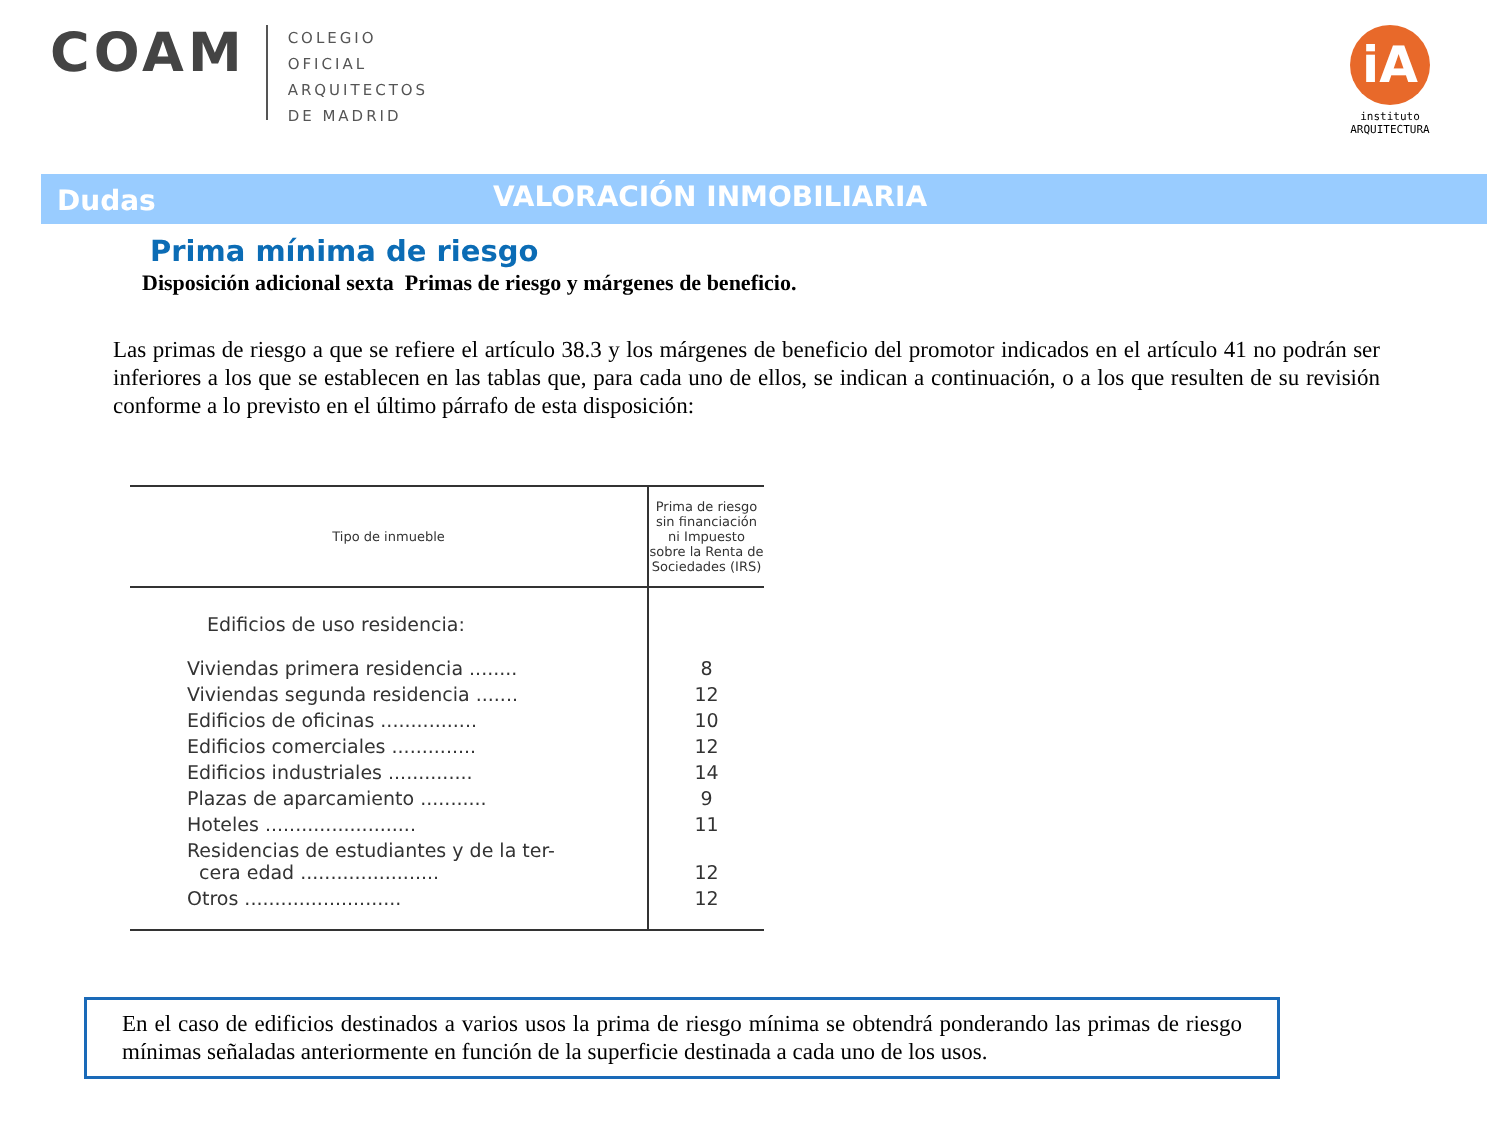COAM
COLEGIO
OFICIAL
ARQUITECTOS
DE MADRID
iA
instituto
ARQUITECTURA
Dudas
VALORACIÓN INMOBILIARIA
Prima mínima de riesgo
Disposición adicional sexta Primas de riesgo y márgenes de beneficio.
Las primas de riesgo a que se refiere el artículo 38.3 y los márgenes de beneficio del promotor indicados en el artículo 41 no podrán ser inferiores a los que se establecen en las tablas que, para cada uno de ellos, se indican a continuación, o a los que resulten de su revisión conforme a lo previsto en el último párrafo de esta disposición:
| Tipo de inmueble | Prima de riesgo sin financiación ni Impuesto sobre la Renta de Sociedades (IRS) |
| --- | --- |
| Edificios de uso residencia: | |
| Viviendas primera residencia ........ | 8 |
| Viviendas segunda residencia ....... | 12 |
| Edificios de oficinas ................ | 10 |
| Edificios comerciales .............. | 12 |
| Edificios industriales .............. | 14 |
| Plazas de aparcamiento ........... | 9 |
| Hoteles ......................... | 11 |
| Residencias de estudiantes y de la ter- cera edad ....................... | 12 |
| Otros .......................... | 12 |
En el caso de edificios destinados a varios usos la prima de riesgo mínima se obtendrá ponderando las primas de riesgo mínimas señaladas anteriormente en función de la superficie destinada a cada uno de los usos.